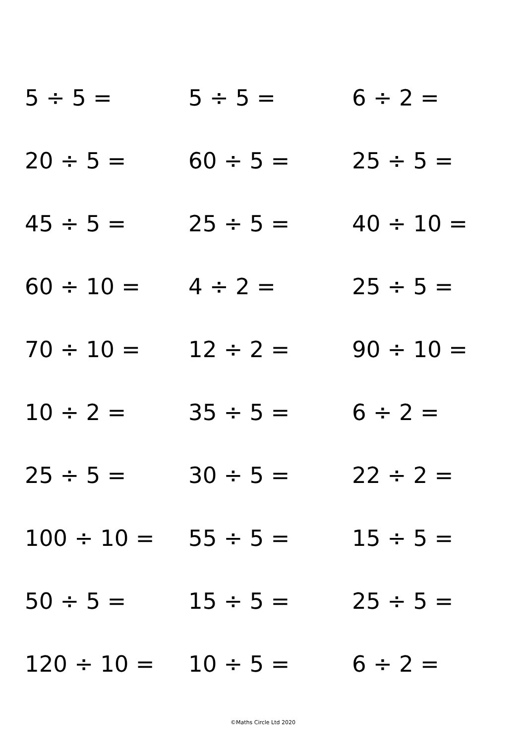5 ÷ 5 =
5 ÷ 5 =
6 ÷ 2 =
20 ÷ 5 =
60 ÷ 5 =
25 ÷ 5 =
45 ÷ 5 =
25 ÷ 5 =
40 ÷ 10 =
60 ÷ 10 =
4 ÷ 2 =
25 ÷ 5 =
70 ÷ 10 =
12 ÷ 2 =
90 ÷ 10 =
10 ÷ 2 =
35 ÷ 5 =
6 ÷ 2 =
25 ÷ 5 =
30 ÷ 5 =
22 ÷ 2 =
100 ÷ 10 =
55 ÷ 5 =
15 ÷ 5 =
50 ÷ 5 =
15 ÷ 5 =
25 ÷ 5 =
120 ÷ 10 =
10 ÷ 5 =
6 ÷ 2 =
©Maths Circle Ltd 2020